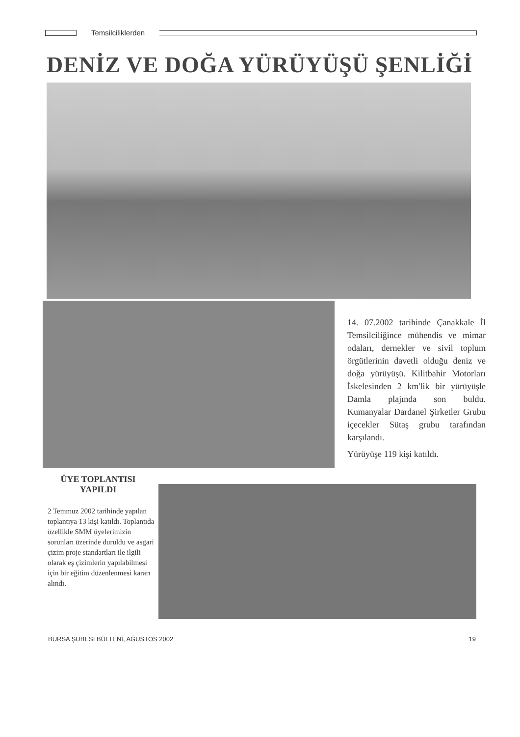Temsilciliklerden
DENİZ VE DOĞA YÜRÜYÜŞÜ ŞENLİĞİ
14. 07.2002 tarihinde Çanakkale İl Temsilciliğince mühendis ve mimar odaları, dernekler ve sivil toplum örgütlerinin davetli olduğu deniz ve doğa yürüyüşü. Kilitbahir Motorları İskelesinden 2 km'lik bir yürüyüşle Damla plajında son buldu. Kumanyalar Dardanel Şirketler Grubu içecekler Sütaş grubu tarafından karşılandı.
Yürüyüşe 119 kişi katıldı.
ÜYE TOPLANTISI YAPILDI
2 Temmuz 2002 tarihinde yapılan toplantıya 13 kişi katıldı. Toplantıda özellikle SMM üyelerimizin sorunları üzerinde duruldu ve asgari çizim proje standartları ile ilgili olarak eş çizimlerin yapılabilmesi için bir eğitim düzenlenmesi kararı alındı.
BURSA ŞUBESİ BÜLTENİ, AĞUSTOS 2002 19